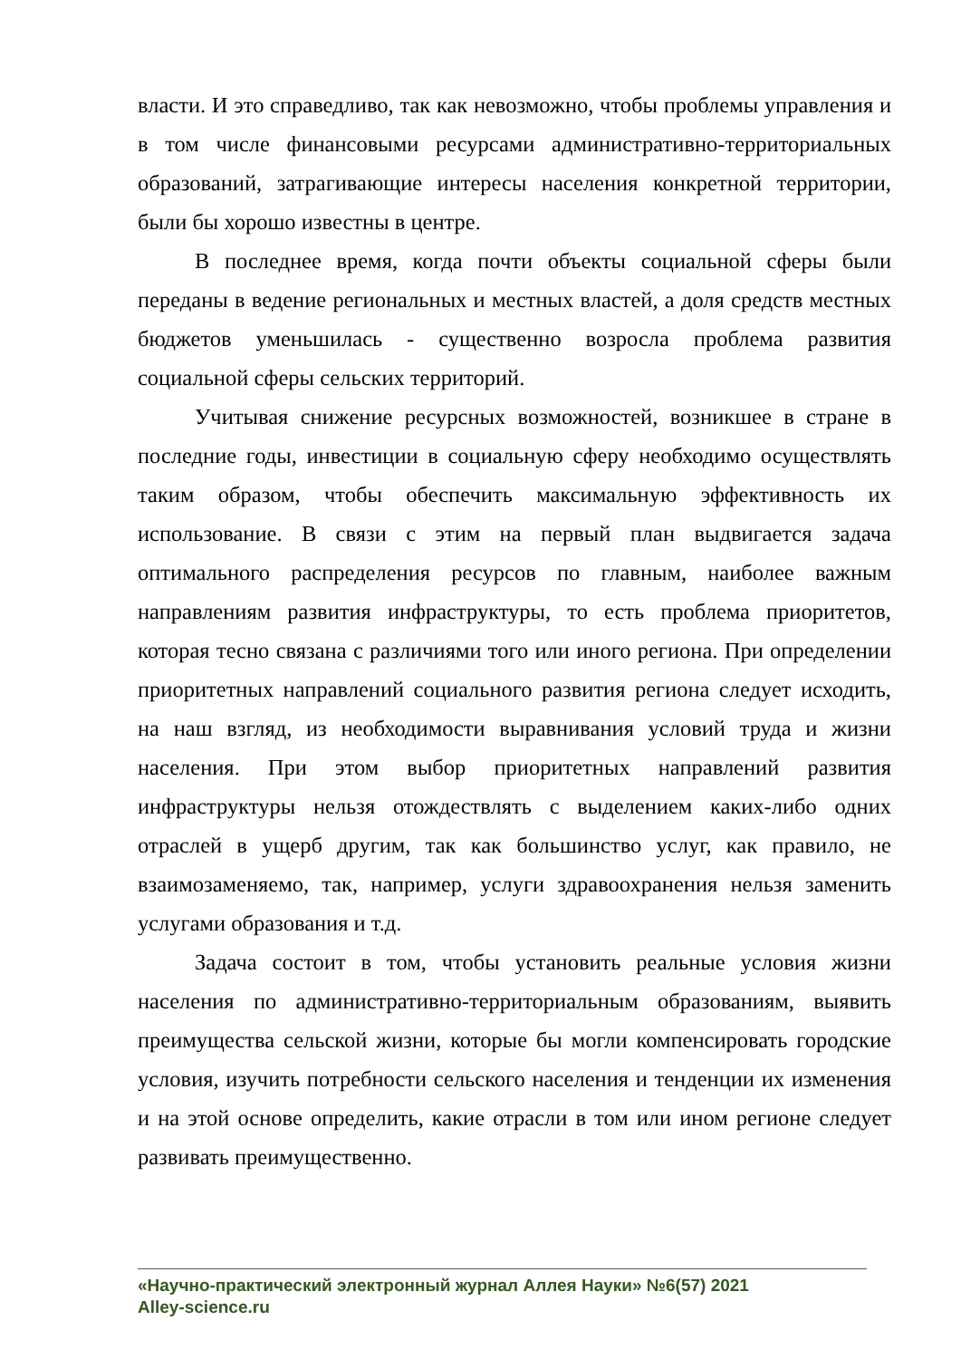власти. И это справедливо, так как невозможно, чтобы проблемы управления и в том числе финансовыми ресурсами административно-территориальных образований, затрагивающие интересы населения конкретной территории, были бы хорошо известны в центре.
В последнее время, когда почти объекты социальной сферы были переданы в ведение региональных и местных властей, а доля средств местных бюджетов уменьшилась - существенно возросла проблема развития социальной сферы сельских территорий.
Учитывая снижение ресурсных возможностей, возникшее в стране в последние годы, инвестиции в социальную сферу необходимо осуществлять таким образом, чтобы обеспечить максимальную эффективность их использование. В связи с этим на первый план выдвигается задача оптимального распределения ресурсов по главным, наиболее важным направлениям развития инфраструктуры, то есть проблема приоритетов, которая тесно связана с различиями того или иного региона. При определении приоритетных направлений социального развития региона следует исходить, на наш взгляд, из необходимости выравнивания условий труда и жизни населения. При этом выбор приоритетных направлений развития инфраструктуры нельзя отождествлять с выделением каких-либо одних отраслей в ущерб другим, так как большинство услуг, как правило, не взаимозаменяемо, так, например, услуги здравоохранения нельзя заменить услугами образования и т.д.
Задача состоит в том, чтобы установить реальные условия жизни населения по административно-территориальным образованиям, выявить преимущества сельской жизни, которые бы могли компенсировать городские условия, изучить потребности сельского населения и тенденции их изменения и на этой основе определить, какие отрасли в том или ином регионе следует развивать преимущественно.
«Научно-практический электронный журнал Аллея Науки» №6(57) 2021
Alley-science.ru